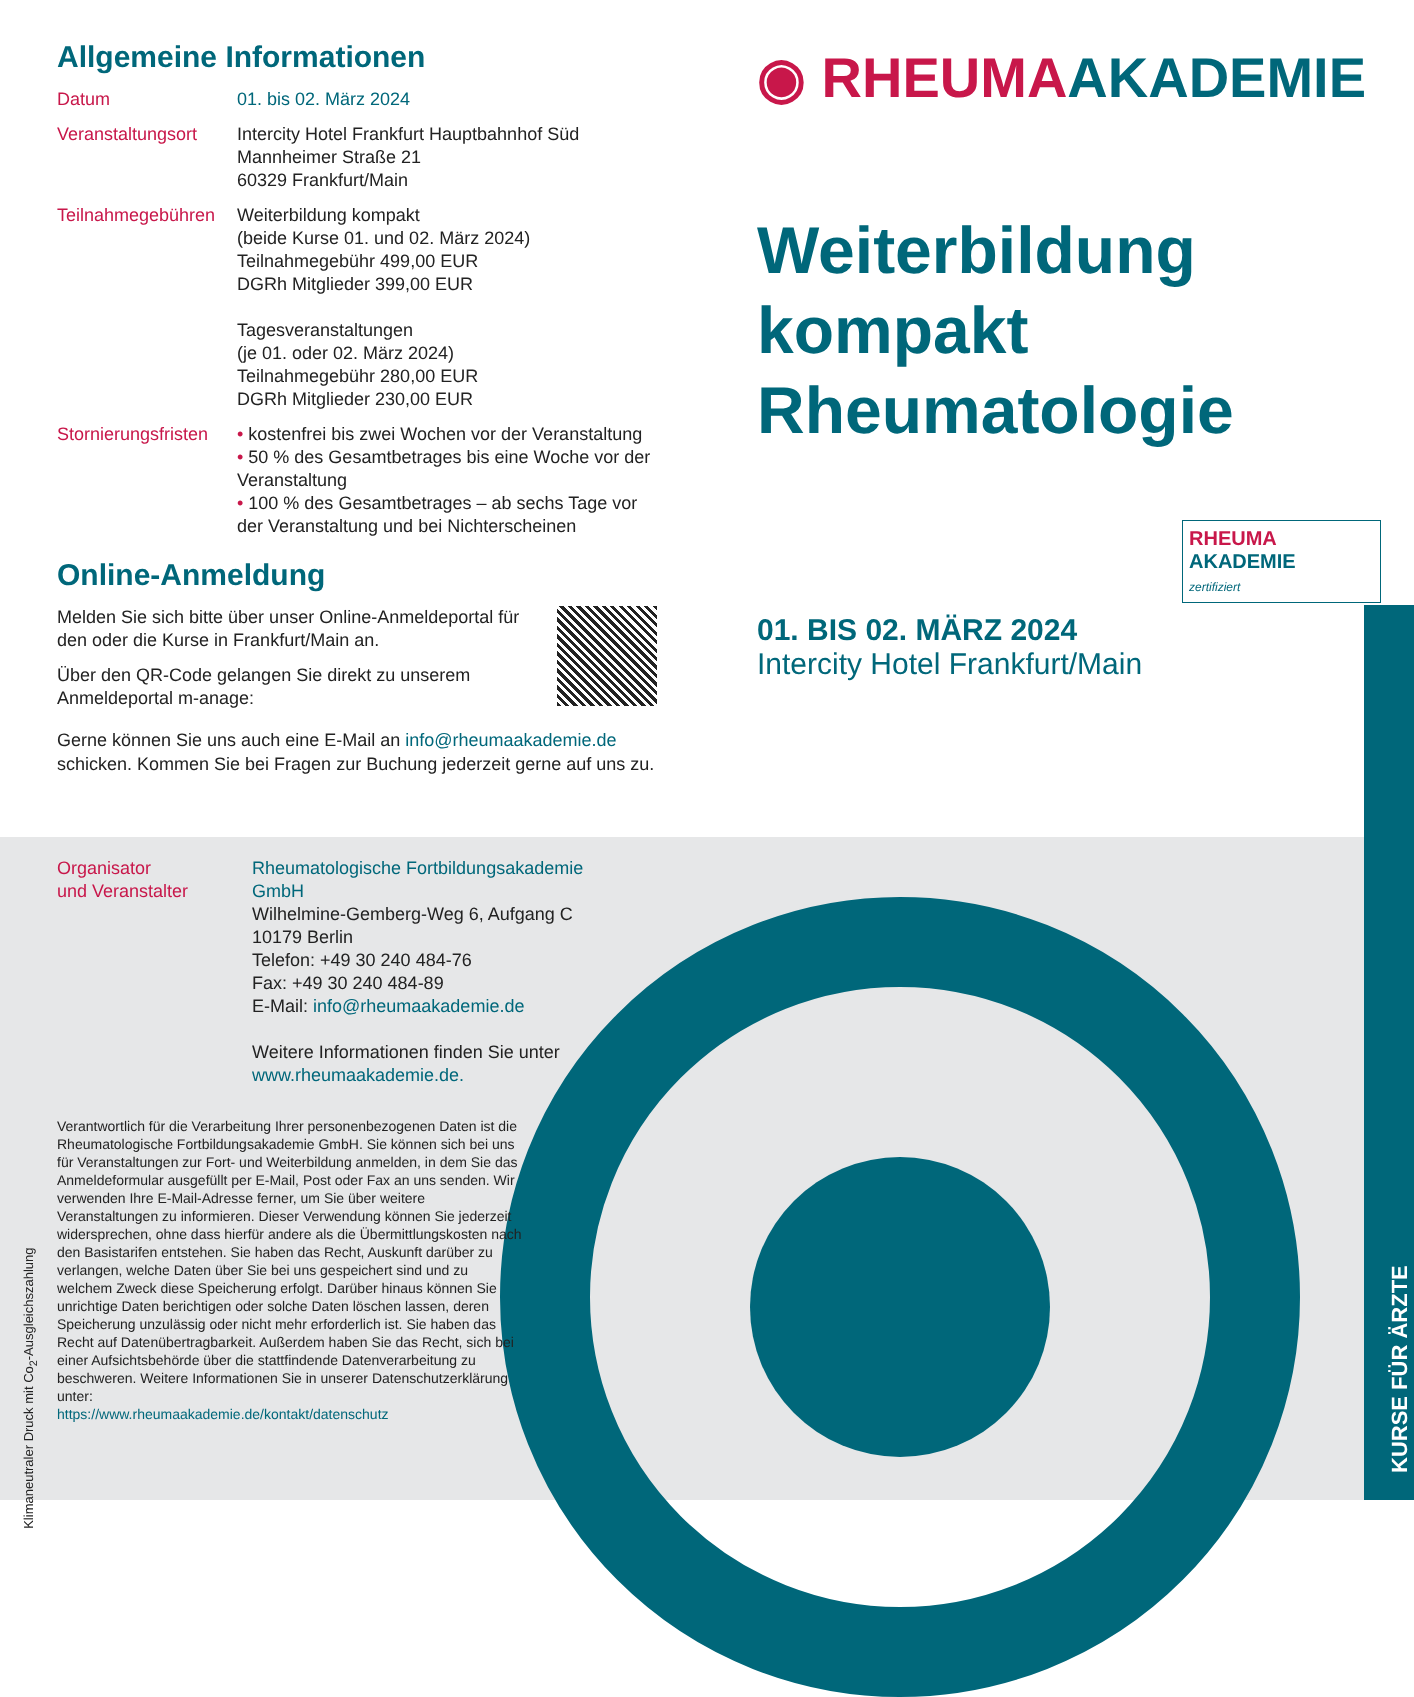Allgemeine Informationen
Datum 01. bis 02. März 2024
Veranstaltungsort
Intercity Hotel Frankfurt Hauptbahnhof Süd
Mannheimer Straße 21
60329 Frankfurt/Main
Teilnahmegebühren
Weiterbildung kompakt
(beide Kurse 01. und 02. März 2024)
Teilnahmegebühr 499,00 EUR
DGRh Mitglieder 399,00 EUR
Tagesveranstaltungen
(je 01. oder 02. März 2024)
Teilnahmegebühr 280,00 EUR
DGRh Mitglieder 230,00 EUR
Stornierungsfristen
• kostenfrei bis zwei Wochen vor der Veranstaltung
• 50 % des Gesamtbetrages bis eine Woche vor der Veranstaltung
• 100 % des Gesamtbetrages – ab sechs Tage vor der Veranstaltung und bei Nichterscheinen
Online-Anmeldung
Melden Sie sich bitte über unser Online-Anmeldeportal für den oder die Kurse in Frankfurt/Main an.
Über den QR-Code gelangen Sie direkt zu unserem Anmeldeportal m-anage:
Gerne können Sie uns auch eine E-Mail an info@rheumaakademie.de schicken. Kommen Sie bei Fragen zur Buchung jederzeit gerne auf uns zu.
◉ RHEUMA AKADEMIE
Weiterbildung
kompakt
Rheumatologie
RHEUMA
AKADEMIE
zertifiziert
01. BIS 02. MÄRZ 2024
Intercity Hotel Frankfurt/Main
Organisator
und Veranstalter
Rheumatologische Fortbildungsakademie GmbH
Wilhelmine-Gemberg-Weg 6, Aufgang C
10179 Berlin
Telefon: +49 30 240 484-76
Fax: +49 30 240 484-89
E-Mail: info@rheumaakademie.de
Weitere Informationen finden Sie unter
www.rheumaakademie.de.
Verantwortlich für die Verarbeitung Ihrer personenbezogenen Daten ist die Rheumatologische Fortbildungsakademie GmbH. Sie können sich bei uns für Veranstaltungen zur Fort- und Weiterbildung anmelden, in dem Sie das Anmeldeformular ausgefüllt per E-Mail, Post oder Fax an uns senden. Wir verwenden Ihre E-Mail-Adresse ferner, um Sie über weitere Veranstaltungen zu informieren. Dieser Verwendung können Sie jederzeit widersprechen, ohne dass hierfür andere als die Übermittlungskosten nach den Basistarifen entstehen. Sie haben das Recht, Auskunft darüber zu verlangen, welche Daten über Sie bei uns gespeichert sind und zu welchem Zweck diese Speicherung erfolgt. Darüber hinaus können Sie unrichtige Daten berichtigen oder solche Daten löschen lassen, deren Speicherung unzulässig oder nicht mehr erforderlich ist. Sie haben das Recht auf Datenübertragbarkeit. Außerdem haben Sie das Recht, sich bei einer Aufsichtsbehörde über die stattfindende Datenverarbeitung zu beschweren. Weitere Informationen Sie in unserer Datenschutzerklärung unter:
https://www.rheumaakademie.de/kontakt/datenschutz
Klimaneutraler Druck mit Co<sub>2</sub>-Ausgleichszahlung
KURSE FÜR ÄRZTE